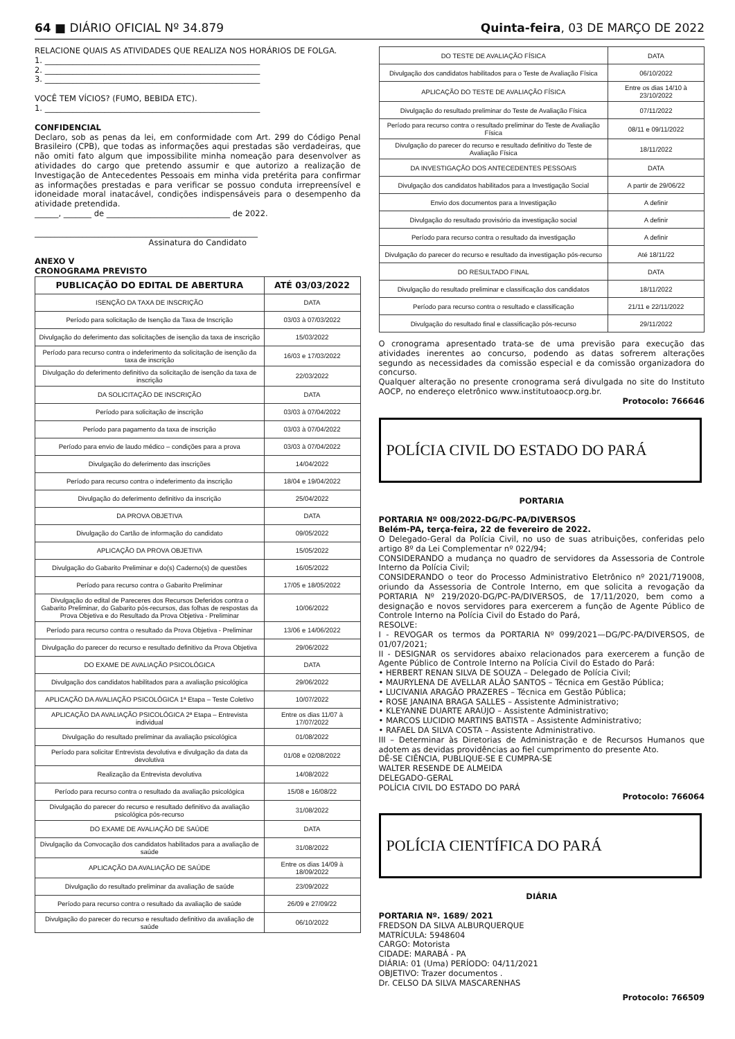64 ■ DIÁRIO OFICIAL Nº 34.879 Quinta-feira, 03 DE MARÇO DE 2022
RELACIONE QUAIS AS ATIVIDADES QUE REALIZA NOS HORÁRIOS DE FOLGA.
1. ______________________________________________________
2. ______________________________________________________
3. ______________________________________________________
VOCÊ TEM VÍCIOS? (FUMO, BEBIDA ETC).
1. ______________________________________________________
CONFIDENCIAL
Declaro, sob as penas da lei, em conformidade com Art. 299 do Código Penal Brasileiro (CPB), que todas as informações aqui prestadas são verdadeiras, que não omiti fato algum que impossibilite minha nomeação para desenvolver as atividades do cargo que pretendo assumir e que autorizo a realização de Investigação de Antecedentes Pessoais em minha vida pretérita para confirmar as informações prestadas e para verificar se possuo conduta irrepreensível e idoneidade moral inatacável, condições indispensáveis para o desempenho da atividade pretendida.
______, _______ de _______________________________ de 2022.
________________________________________________________
Assinatura do Candidato
ANEXO V
CRONOGRAMA PREVISTO
| PUBLICAÇÃO DO EDITAL DE ABERTURA | ATÉ 03/03/2022 |
| --- | --- |
| ISENÇÃO DA TAXA DE INSCRIÇÃO | DATA |
| Período para solicitação de Isenção da Taxa de Inscrição | 03/03 à 07/03/2022 |
| Divulgação do deferimento das solicitações de isenção da taxa de inscrição | 15/03/2022 |
| Período para recurso contra o indeferimento da solicitação de isenção da taxa de inscrição | 16/03 e 17/03/2022 |
| Divulgação do deferimento definitivo da solicitação de isenção da taxa de inscrição | 22/03/2022 |
| DA SOLICITAÇÃO DE INSCRIÇÃO | DATA |
| Período para solicitação de inscrição | 03/03 à 07/04/2022 |
| Período para pagamento da taxa de inscrição | 03/03 à 07/04/2022 |
| Período para envio de laudo médico – condições para a prova | 03/03 à 07/04/2022 |
| Divulgação do deferimento das inscrições | 14/04/2022 |
| Período para recurso contra o indeferimento da inscrição | 18/04 e 19/04/2022 |
| Divulgação do deferimento definitivo da inscrição | 25/04/2022 |
| DA PROVA OBJETIVA | DATA |
| Divulgação do Cartão de informação do candidato | 09/05/2022 |
| APLICAÇÃO DA PROVA OBJETIVA | 15/05/2022 |
| Divulgação do Gabarito Preliminar e do(s) Caderno(s) de questões | 16/05/2022 |
| Período para recurso contra o Gabarito Preliminar | 17/05 e 18/05/2022 |
| Divulgação do edital de Pareceres dos Recursos Deferidos contra o Gabarito Preliminar, do Gabarito pós-recursos, das folhas de respostas da Prova Objetiva e do Resultado da Prova Objetiva - Preliminar | 10/06/2022 |
| Período para recurso contra o resultado da Prova Objetiva - Preliminar | 13/06 e 14/06/2022 |
| Divulgação do parecer do recurso e resultado definitivo da Prova Objetiva | 29/06/2022 |
| DO EXAME DE AVALIAÇÃO PSICOLÓGICA | DATA |
| Divulgação dos candidatos habilitados para a avaliação psicológica | 29/06/2022 |
| APLICAÇÃO DA AVALIAÇÃO PSICOLÓGICA 1ª Etapa – Teste Coletivo | 10/07/2022 |
| APLICAÇÃO DA AVALIAÇÃO PSICOLÓGICA 2ª Etapa – Entrevista individual | Entre os dias 11/07 à 17/07/2022 |
| Divulgação do resultado preliminar da avaliação psicológica | 01/08/2022 |
| Período para solicitar Entrevista devolutiva e divulgação da data da devolutiva | 01/08 e 02/08/2022 |
| Realização da Entrevista devolutiva | 14/08/2022 |
| Período para recurso contra o resultado da avaliação psicológica | 15/08 e 16/08/22 |
| Divulgação do parecer do recurso e resultado definitivo da avaliação psicológica pós-recurso | 31/08/2022 |
| DO EXAME DE AVALIAÇÃO DE SAÚDE | DATA |
| Divulgação da Convocação dos candidatos habilitados para a avaliação de saúde | 31/08/2022 |
| APLICAÇÃO DA AVALIAÇÃO DE SAÚDE | Entre os dias 14/09 à 18/09/2022 |
| Divulgação do resultado preliminar da avaliação de saúde | 23/09/2022 |
| Período para recurso contra o resultado da avaliação de saúde | 26/09 e 27/09/22 |
| Divulgação do parecer do recurso e resultado definitivo da avaliação de saúde | 06/10/2022 |
| DO TESTE DE AVALIAÇÃO FÍSICA | DATA |
| Divulgação dos candidatos habilitados para o Teste de Avaliação Física | 06/10/2022 |
| APLICAÇÃO DO TESTE DE AVALIAÇÃO FÍSICA | Entre os dias 14/10 à 23/10/2022 |
| Divulgação do resultado preliminar do Teste de Avaliação Física | 07/11/2022 |
| Período para recurso contra o resultado preliminar do Teste de Avaliação Física | 08/11 e 09/11/2022 |
| Divulgação do parecer do recurso e resultado definitivo do Teste de Avaliação Física | 18/11/2022 |
| DA INVESTIGAÇÃO DOS ANTECEDENTES PESSOAIS | DATA |
| Divulgação dos candidatos habilitados para a Investigação Social | A partir de 29/06/22 |
| Envio dos documentos para a Investigação | A definir |
| Divulgação do resultado provisório da investigação social | A definir |
| Período para recurso contra o resultado da investigação | A definir |
| Divulgação do parecer do recurso e resultado da investigação pós-recurso | Até 18/11/22 |
| DO RESULTADO FINAL | DATA |
| Divulgação do resultado preliminar e classificação dos candidatos | 18/11/2022 |
| Período para recurso contra o resultado e classificação | 21/11 e 22/11/2022 |
| Divulgação do resultado final e classificação pós-recurso | 29/11/2022 |
O cronograma apresentado trata-se de uma previsão para execução das atividades inerentes ao concurso, podendo as datas sofrerem alterações segundo as necessidades da comissão especial e da comissão organizadora do concurso.
Qualquer alteração no presente cronograma será divulgada no site do Instituto AOCP, no endereço eletrônico www.institutoaocp.org.br.
Protocolo: 766646
POLÍCIA CIVIL DO ESTADO DO PARÁ
PORTARIA
PORTARIA Nº 008/2022-DG/PC-PA/DIVERSOS
Belém-PA, terça-feira, 22 de fevereiro de 2022.
O Delegado-Geral da Polícia Civil, no uso de suas atribuições, conferidas pelo artigo 8º da Lei Complementar nº 022/94;
CONSIDERANDO a mudança no quadro de servidores da Assessoria de Controle Interno da Polícia Civil;
CONSIDERANDO o teor do Processo Administrativo Eletrônico nº 2021/719008, oriundo da Assessoria de Controle Interno, em que solicita a revogação da PORTARIA Nº 219/2020-DG/PC-PA/DIVERSOS, de 17/11/2020, bem como a designação e novos servidores para exercerem a função de Agente Público de Controle Interno na Polícia Civil do Estado do Pará,
RESOLVE:
I - REVOGAR os termos da PORTARIA Nº 099/2021—DG/PC-PA/DIVERSOS, de 01/07/2021;
II - DESIGNAR os servidores abaixo relacionados para exercerem a função de Agente Público de Controle Interno na Polícia Civil do Estado do Pará:
• HERBERT RENAN SILVA DE SOUZA – Delegado de Polícia Civil;
• MAURYLENA DE AVELLAR ALÃO SANTOS – Técnica em Gestão Pública;
• LUCIVANIA ARAGÃO PRAZERES – Técnica em Gestão Pública;
• ROSE JANAINA BRAGA SALLES – Assistente Administrativo;
• KLEYANNE DUARTE ARAÚJO – Assistente Administrativo;
• MARCOS LUCIDIO MARTINS BATISTA – Assistente Administrativo;
• RAFAEL DA SILVA COSTA – Assistente Administrativo.
III – Determinar às Diretorias de Administração e de Recursos Humanos que adotem as devidas providências ao fiel cumprimento do presente Ato.
DÊ-SE CIÊNCIA, PUBLIQUE-SE E CUMPRA-SE
WALTER RESENDE DE ALMEIDA
DELEGADO-GERAL
POLÍCIA CIVIL DO ESTADO DO PARÁ
Protocolo: 766064
POLÍCIA CIENTÍFICA DO PARÁ
DIÁRIA
PORTARIA Nº. 1689/ 2021
FREDSON DA SILVA ALBURQUERQUE
MATRÍCULA: 5948604
CARGO: Motorista
CIDADE: MARABÁ - PA
DIÁRIA: 01 (Uma) PERÍODO: 04/11/2021
OBJETIVO: Trazer documentos .
Dr. CELSO DA SILVA MASCARENHAS
Protocolo: 766509